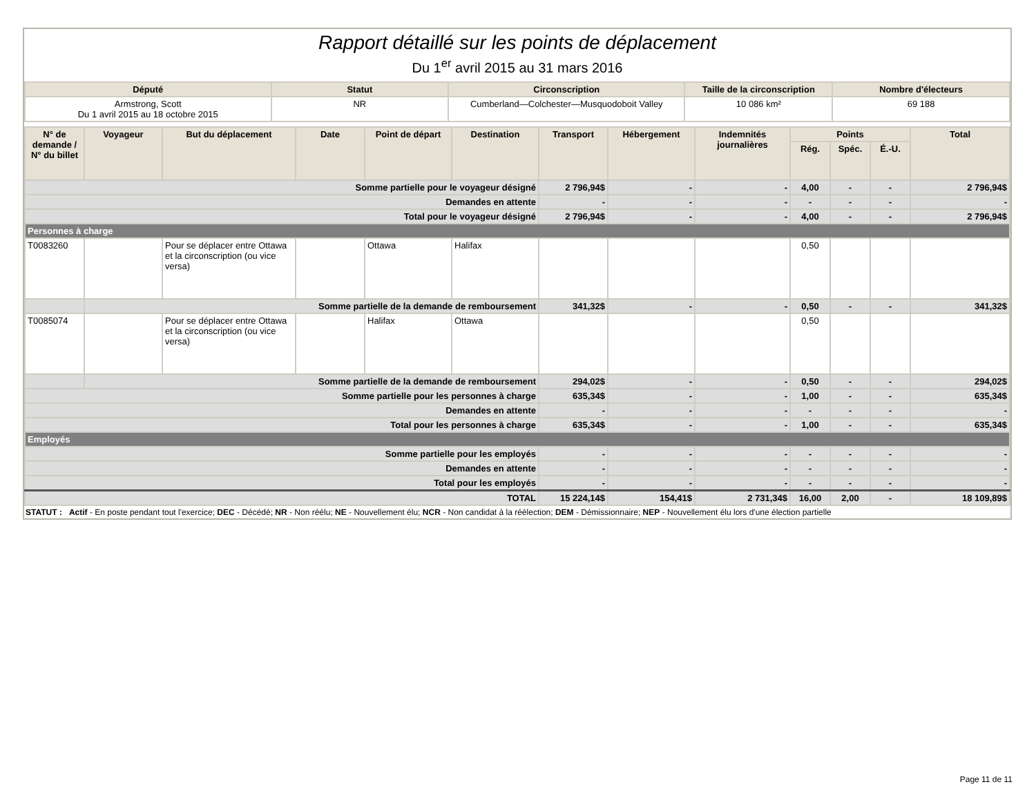Rapport détaillé sur les points de déplacement
Du 1<sup>er</sup> avril 2015 au 31 mars 2016
| Député | Statut | Circonscription | Taille de la circonscription | Nombre d'électeurs |
| --- | --- | --- | --- | --- |
| Armstrong, Scott Du 1 avril 2015 au 18 octobre 2015 | NR | Cumberland—Colchester—Musquodoboit Valley | 10 086 km² | 69 188 |
| N° de demande / N° du billet | Voyageur | But du déplacement | Date | Point de départ | Destination | Transport | Hébergement | Indemnités journalières | Points | | | Total |
| --- | --- | --- | --- | --- | --- | --- | --- | --- | --- | --- | --- | --- |
| | | | | | | | | | Rég. | Spéc. | É.-U. | |
| Somme partielle pour le voyageur désigné | | | | | | 2 796,94$ | - | - | 4,00 | - | - | 2 796,94$ |
| Demandes en attente | | | | | | - | - | - | - | - | - | - |
| Total pour le voyageur désigné | | | | | | 2 796,94$ | - | - | 4,00 | - | - | 2 796,94$ |
| Personnes à charge | | | | | | | | | | | | |
| T0083260 | | Pour se déplacer entre Ottawa et la circonscription (ou vice versa) | | Ottawa | Halifax | | | | 0,50 | | | |
| | Somme partielle de la demande de remboursement | | | | | 341,32$ | - | - | 0,50 | - | - | 341,32$ |
| T0085074 | | Pour se déplacer entre Ottawa et la circonscription (ou vice versa) | | Halifax | Ottawa | | | | 0,50 | | | |
| | Somme partielle de la demande de remboursement | | | | | 294,02$ | - | - | 0,50 | - | - | 294,02$ |
| Somme partielle pour les personnes à charge | | | | | | 635,34$ | - | - | 1,00 | - | - | 635,34$ |
| Demandes en attente | | | | | | - | - | - | - | - | - | - |
| Total pour les personnes à charge | | | | | | 635,34$ | - | - | 1,00 | - | - | 635,34$ |
| Employés | | | | | | | | | | | | |
| Somme partielle pour les employés | | | | | | - | - | - | - | - | - | - |
| Demandes en attente | | | | | | - | - | - | - | - | - | - |
| Total pour les employés | | | | | | - | - | - | - | - | - | - |
| TOTAL | | | | | | 15 224,14$ | 154,41$ | 2 731,34$ | 16,00 | 2,00 | - | 18 109,89$ |
STATUT : Actif - En poste pendant tout l'exercice; DEC - Décédé; NR - Non réélu; NE - Nouvellement élu; NCR - Non candidat à la réélection; DEM - Démissionnaire; NEP - Nouvellement élu lors d'une élection partielle
Page 11 de 11